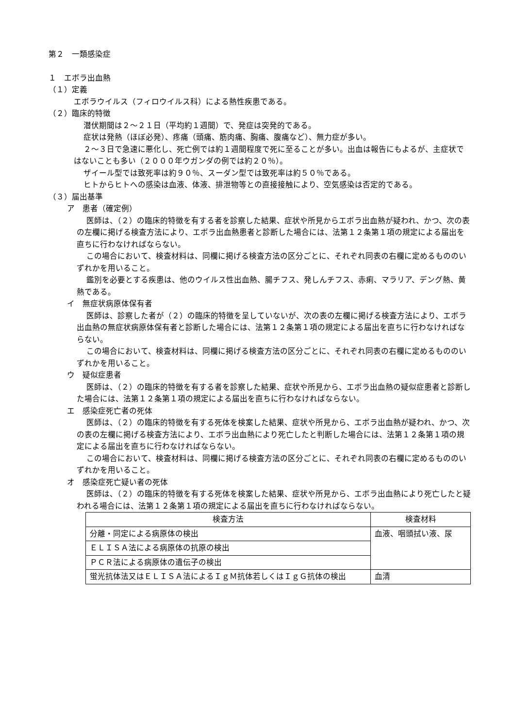第２　一類感染症
１　エボラ出血熱
（１）定義
エボラウイルス（フィロウイルス科）による熱性疾患である。
（２）臨床的特徴
潜伏期間は２～２１日（平均約１週間）で、発症は突発的である。
症状は発熱（ほぼ必発）、疼痛（頭痛、筋肉痛、胸痛、腹痛など）、無力症が多い。
２～３日で急速に悪化し、死亡例では約１週間程度で死に至ることが多い。出血は報告にもよるが、主症状ではないことも多い（２０００年ウガンダの例では約２０％）。
ザイール型では致死率は約９０％、スーダン型では致死率は約５０％である。
ヒトからヒトへの感染は血液、体液、排泄物等との直接接触により、空気感染は否定的である。
（３）届出基準
ア　患者（確定例）
医師は、（２）の臨床的特徴を有する者を診察した結果、症状や所見からエボラ出血熱が疑われ、かつ、次の表の左欄に掲げる検査方法により、エボラ出血熱患者と診断した場合には、法第１２条第１項の規定による届出を直ちに行わなければならない。
この場合において、検査材料は、同欄に掲げる検査方法の区分ごとに、それぞれ同表の右欄に定めるもののいずれかを用いること。
鑑別を必要とする疾患は、他のウイルス性出血熱、腸チフス、発しんチフス、赤痢、マラリア、デング熱、黄熱である。
イ　無症状病原体保有者
医師は、診察した者が（２）の臨床的特徴を呈していないが、次の表の左欄に掲げる検査方法により、エボラ出血熱の無症状病原体保有者と診断した場合には、法第１２条第１項の規定による届出を直ちに行わなければならない。
この場合において、検査材料は、同欄に掲げる検査方法の区分ごとに、それぞれ同表の右欄に定めるもののいずれかを用いること。
ウ　疑似症患者
医師は、（２）の臨床的特徴を有する者を診察した結果、症状や所見から、エボラ出血熱の疑似症患者と診断した場合には、法第１２条第１項の規定による届出を直ちに行わなければならない。
エ　感染症死亡者の死体
医師は、（２）の臨床的特徴を有する死体を検案した結果、症状や所見から、エボラ出血熱が疑われ、かつ、次の表の左欄に掲げる検査方法により、エボラ出血熱により死亡したと判断した場合には、法第１２条第１項の規定による届出を直ちに行わなければならない。
この場合において、検査材料は、同欄に掲げる検査方法の区分ごとに、それぞれ同表の右欄に定めるもののいずれかを用いること。
オ　感染症死亡疑い者の死体
医師は、（２）の臨床的特徴を有する死体を検案した結果、症状や所見から、エボラ出血熱により死亡したと疑われる場合には、法第１２条第１項の規定による届出を直ちに行わなければならない。
| 検査方法 | 検査材料 |
| --- | --- |
| 分離・同定による病原体の検出 | 血液、咽頭拭い液、尿 |
| ＥＬＩＳＡ法による病原体の抗原の検出 | |
| ＰＣＲ法による病原体の遺伝子の検出 | |
| 蛍光抗体法又はＥＬＩＳＡ法によるＩｇＭ抗体若しくはＩｇＧ抗体の検出 | 血清 |